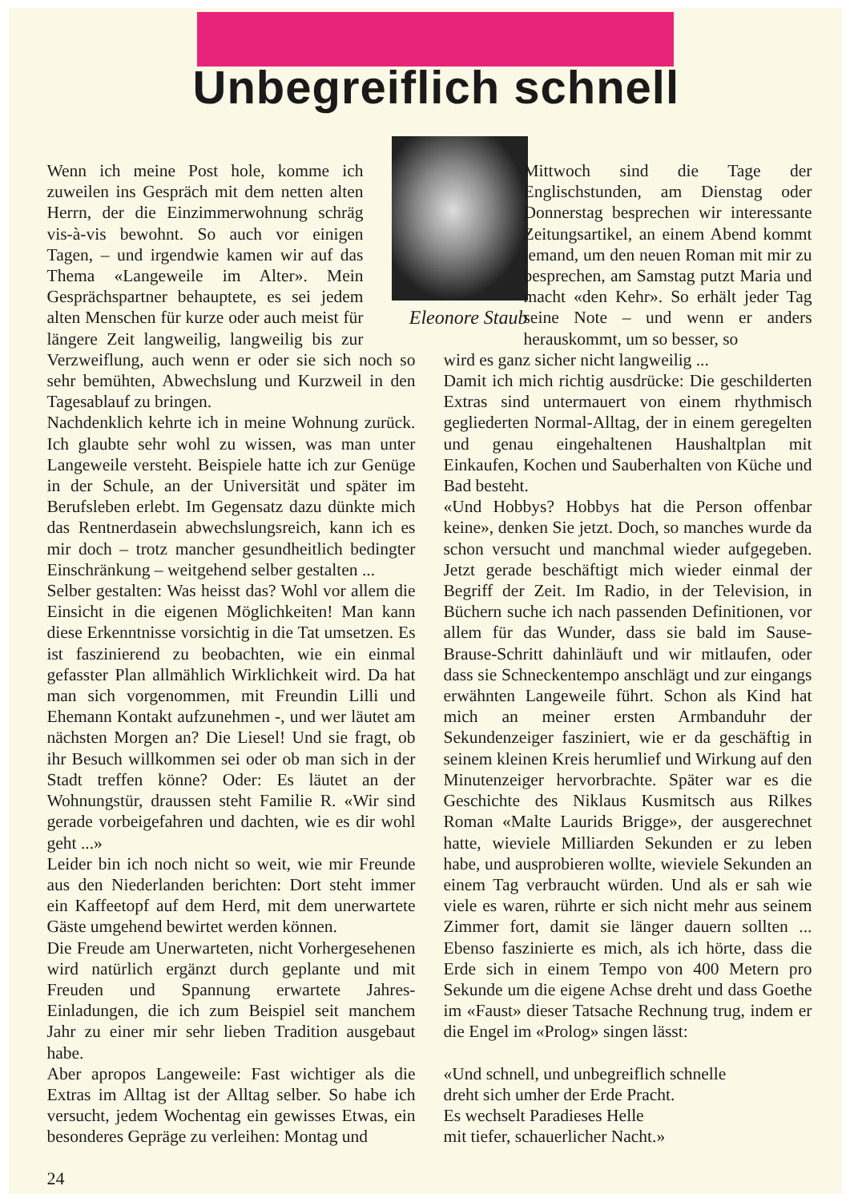Unbegreiflich schnell
Eleonore Staub
Wenn ich meine Post hole, komme ich zuweilen ins Gespräch mit dem netten alten Herrn, der die Einzimmerwohnung schräg vis-à-vis bewohnt. So auch vor einigen Tagen, – und irgendwie kamen wir auf das Thema «Langeweile im Alter». Mein Gesprächspartner behauptete, es sei jedem alten Menschen für kurze oder auch meist für längere Zeit langweilig, langweilig bis zur Verzweiflung, auch wenn er oder sie sich noch so sehr bemühten, Abwechslung und Kurzweil in den Tagesablauf zu bringen.
Nachdenklich kehrte ich in meine Wohnung zurück. Ich glaubte sehr wohl zu wissen, was man unter Langeweile versteht. Beispiele hatte ich zur Genüge in der Schule, an der Universität und später im Berufsleben erlebt. Im Gegensatz dazu dünkte mich das Rentnerdasein abwechslungsreich, kann ich es mir doch – trotz mancher gesundheitlich bedingter Einschränkung – weitgehend selber gestalten ...
Selber gestalten: Was heisst das? Wohl vor allem die Einsicht in die eigenen Möglichkeiten! Man kann diese Erkenntnisse vorsichtig in die Tat umsetzen. Es ist faszinierend zu beobachten, wie ein einmal gefasster Plan allmählich Wirklichkeit wird. Da hat man sich vorgenommen, mit Freundin Lilli und Ehemann Kontakt aufzunehmen -, und wer läutet am nächsten Morgen an? Die Liesel! Und sie fragt, ob ihr Besuch willkommen sei oder ob man sich in der Stadt treffen könne? Oder: Es läutet an der Wohnungstür, draussen steht Familie R. «Wir sind gerade vorbeigefahren und dachten, wie es dir wohl geht ...»
Leider bin ich noch nicht so weit, wie mir Freunde aus den Niederlanden berichten: Dort steht immer ein Kaffeetopf auf dem Herd, mit dem unerwartete Gäste umgehend bewirtet werden können.
Die Freude am Unerwarteten, nicht Vorhergesehenen wird natürlich ergänzt durch geplante und mit Freuden und Spannung erwartete Jahres-Einladungen, die ich zum Beispiel seit manchem Jahr zu einer mir sehr lieben Tradition ausgebaut habe.
Aber apropos Langeweile: Fast wichtiger als die Extras im Alltag ist der Alltag selber. So habe ich versucht, jedem Wochentag ein gewisses Etwas, ein besonderes Gepräge zu verleihen: Montag und
Mittwoch sind die Tage der Englischstunden, am Dienstag oder Donnerstag besprechen wir interessante Zeitungsartikel, an einem Abend kommt jemand, um den neuen Roman mit mir zu besprechen, am Samstag putzt Maria und macht «den Kehr». So erhält jeder Tag seine Note – und wenn er anders herauskommt, um so besser, so
wird es ganz sicher nicht langweilig ...
Damit ich mich richtig ausdrücke: Die geschilderten Extras sind untermauert von einem rhythmisch gegliederten Normal-Alltag, der in einem geregelten und genau eingehaltenen Haushaltplan mit Einkaufen, Kochen und Sauberhalten von Küche und Bad besteht.
«Und Hobbys? Hobbys hat die Person offenbar keine», denken Sie jetzt. Doch, so manches wurde da schon versucht und manchmal wieder aufgegeben. Jetzt gerade beschäftigt mich wieder einmal der Begriff der Zeit. Im Radio, in der Television, in Büchern suche ich nach passenden Definitionen, vor allem für das Wunder, dass sie bald im Sause-Brause-Schritt dahinläuft und wir mitlaufen, oder dass sie Schneckentempo anschlägt und zur eingangs erwähnten Langeweile führt. Schon als Kind hat mich an meiner ersten Armbanduhr der Sekundenzeiger fasziniert, wie er da geschäftig in seinem kleinen Kreis herumlief und Wirkung auf den Minutenzeiger hervorbrachte. Später war es die Geschichte des Niklaus Kusmitsch aus Rilkes Roman «Malte Laurids Brigge», der ausgerechnet hatte, wieviele Milliarden Sekunden er zu leben habe, und ausprobieren wollte, wieviele Sekunden an einem Tag verbraucht würden. Und als er sah wie viele es waren, rührte er sich nicht mehr aus seinem Zimmer fort, damit sie länger dauern sollten ... Ebenso faszinierte es mich, als ich hörte, dass die Erde sich in einem Tempo von 400 Metern pro Sekunde um die eigene Achse dreht und dass Goethe im «Faust» dieser Tatsache Rechnung trug, indem er die Engel im «Prolog» singen lässt:
«Und schnell, und unbegreiflich schnelle
dreht sich umher der Erde Pracht.
Es wechselt Paradieses Helle
mit tiefer, schauerlicher Nacht.»
24